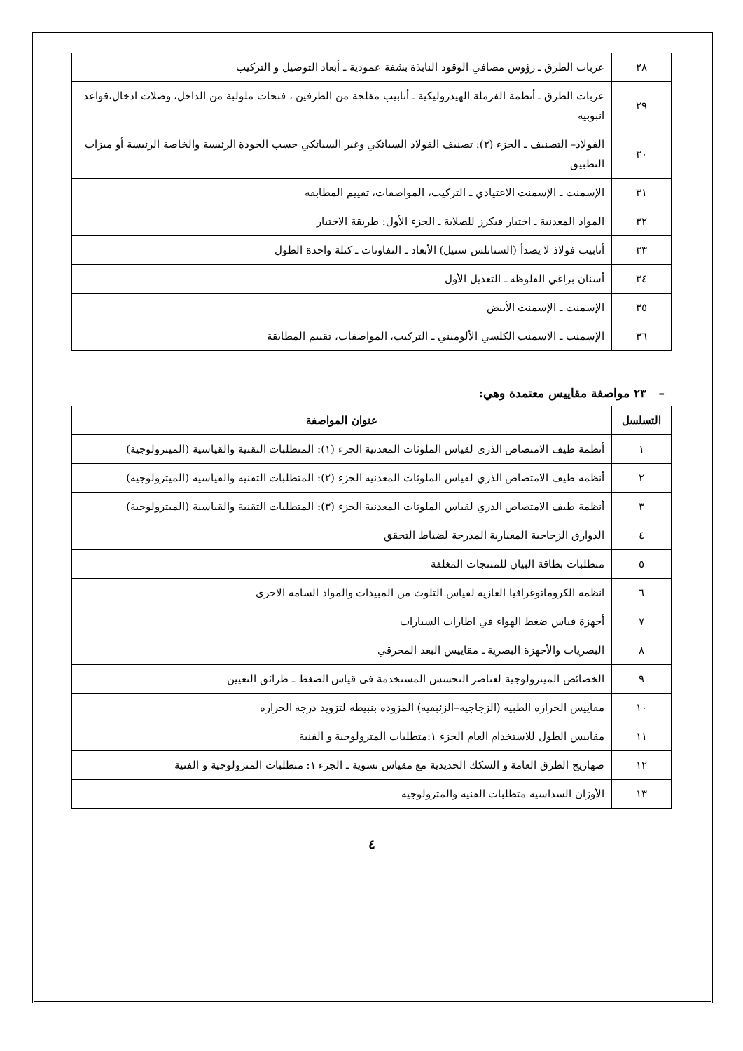| ٢٨ | عربات الطرق ـ رؤوس مصافي الوقود النابذة بشفة عمودية ـ أبعاد التوصيل و التركيب |
| ٢٩ | عربات الطرق ـ أنظمة الفرملة الهيدروليكية ـ أنابيب مفلجة من الطرفين ، فتحات ملولبة من الداخل، وصلات ادخال،قواعد انبوبية |
| ٣٠ | الفولاذ– التصنيف ـ الجزء (٢): تصنيف الفولاذ السبائكي وغير السبائكي حسب الجودة الرئيسة والخاصة الرئيسة أو ميزات التطبيق |
| ٣١ | الإسمنت ـ الإسمنت الاعتيادي ـ التركيب، المواصفات، تقييم المطابقة |
| ٣٢ | المواد المعدنية ـ اختبار فيكرز للصلابة ـ الجزء الأول: طريقة الاختبار |
| ٣٣ | أنابيب فولاذ لا يصدأ (الستانلس ستيل) الأبعاد ـ التفاوتات ـ كتلة واحدة الطول |
| ٣٤ | أسنان براغي القلوظة ـ التعديل الأول |
| ٣٥ | الإسمنت ـ الإسمنت الأبيض |
| ٣٦ | الإسمنت ـ الاسمنت الكلسي الألوميني ـ التركيب، المواصفات، تقييم المطابقة |
– ٢٣ مواصفة مقاييس معتمدة وهي:
| التسلسل | عنوان المواصفة |
| --- | --- |
| ١ | أنظمة طيف الامتصاص الذري لقياس الملوثات المعدنية الجزء (١): المتطلبات التقنية والقياسية (الميترولوجية) |
| ٢ | أنظمة طيف الامتصاص الذري لقياس الملوثات المعدنية الجزء (٢): المتطلبات التقنية والقياسية (الميترولوجية) |
| ٣ | أنظمة طيف الامتصاص الذري لقياس الملوثات المعدنية الجزء (٣): المتطلبات التقنية والقياسية (الميترولوجية) |
| ٤ | الدوارق الزجاجية المعيارية المدرجة لضباط التحقق |
| ٥ | متطلبات بطاقة البيان للمنتجات المغلفة |
| ٦ | انظمة الكروماتوغرافيا الغازية لقياس التلوث من المبيدات والمواد السامة الاخرى |
| ٧ | أجهزة قياس ضغط الهواء في اطارات السيارات |
| ٨ | البصريات والأجهزة البصرية ـ مقاييس البعد المحرقي |
| ٩ | الخصائص الميترولوجية لعناصر التحسس المستخدمة في قياس الضغط ـ طرائق التعيين |
| ١٠ | مقاييس الحرارة الطبية (الزجاجية–الزئبقية) المزودة بنبيطة لتزويد درجة الحرارة |
| ١١ | مقاييس الطول للاستخدام العام الجزء ١:متطلبات المترولوجية و الفنية |
| ١٢ | صهاريج الطرق العامة و السكك الحديدية مع مقياس تسوية ـ الجزء ١: متطلبات المترولوجية و الفنية |
| ١٣ | الأوزان السداسية متطلبات الفنية والمترولوجية |
٤